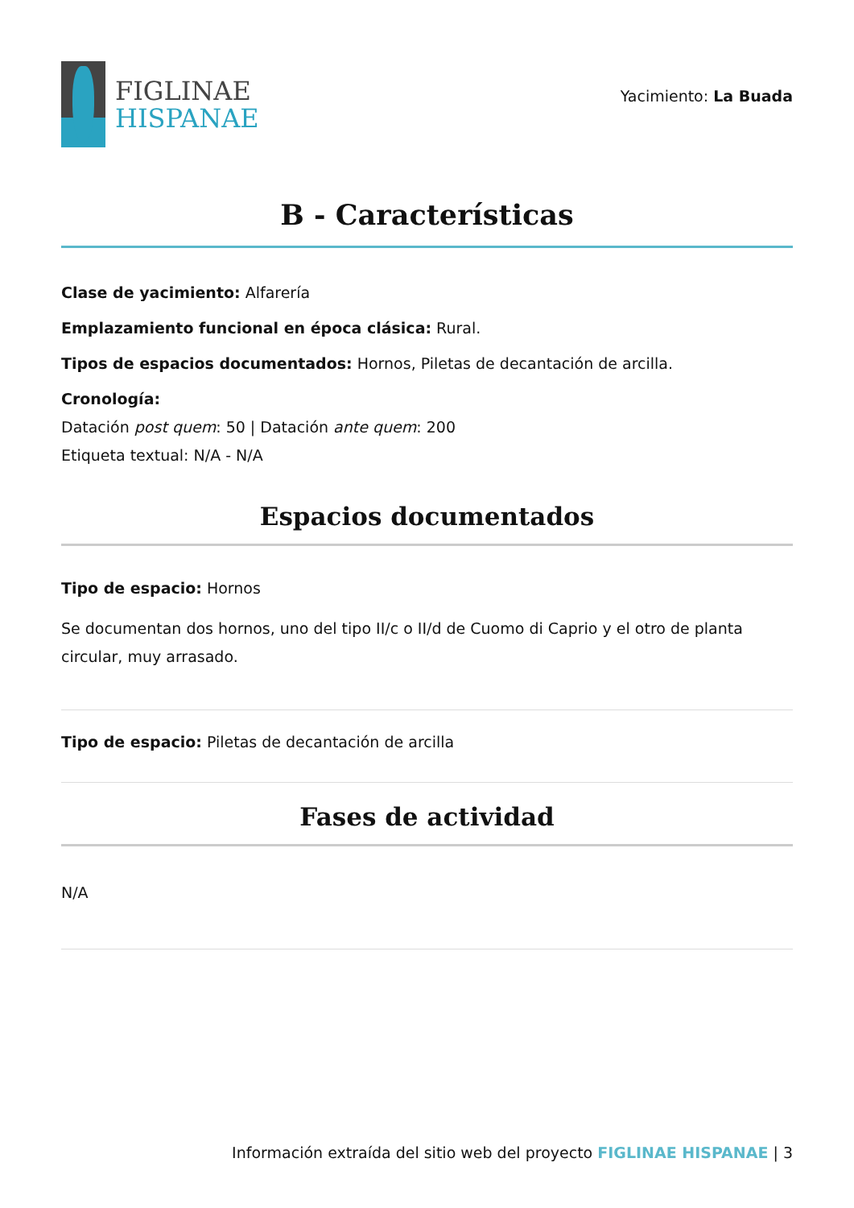FIGLINAE
HISPANAE
Yacimiento: La Buada
B - Características
Clase de yacimiento: Alfarería
Emplazamiento funcional en época clásica: Rural.
Tipos de espacios documentados: Hornos, Piletas de decantación de arcilla.
Cronología:
Datación post quem: 50 | Datación ante quem: 200
Etiqueta textual: N/A - N/A
Espacios documentados
Tipo de espacio: Hornos
Se documentan dos hornos, uno del tipo II/c o II/d de Cuomo di Caprio y el otro de planta circular, muy arrasado.
Tipo de espacio: Piletas de decantación de arcilla
Fases de actividad
N/A
Información extraída del sitio web del proyecto FIGLINAE HISPANAE | 3